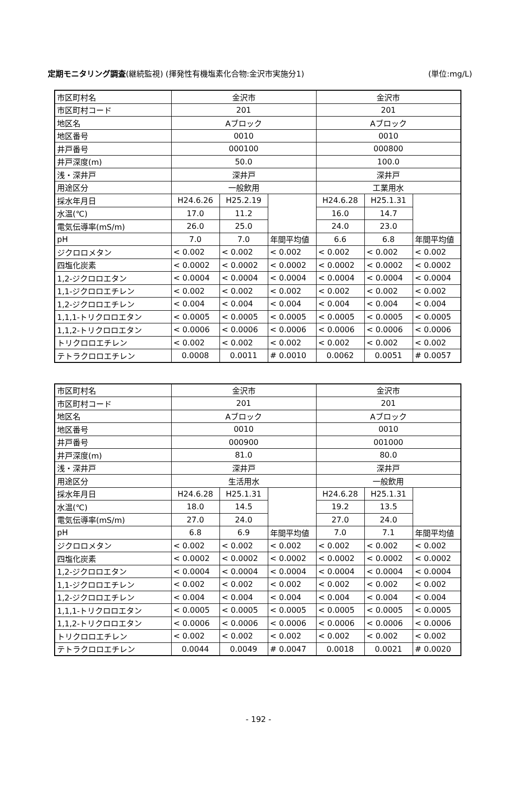定期モニタリング調査(継続監視) (揮発性有機塩素化合物:金沢市実施分1) (単位:mg/L)
| 市区町村名 | 金沢市 | | | 金沢市 | | |
| 市区町村コード | 201 | | | 201 | | |
| 地区名 | Aブロック | | | Aブロック | | |
| 地区番号 | 0010 | | | 0010 | | |
| 井戸番号 | 000100 | | | 000800 | | |
| 井戸深度(m) | 50.0 | | | 100.0 | | |
| 浅・深井戸 | 深井戸 | | | 深井戸 | | |
| 用途区分 | 一般飲用 | | | 工業用水 | | |
| 採水年月日 | H24.6.26 | H25.2.19 | | H24.6.28 | H25.1.31 | |
| 水温(℃) | 17.0 | 11.2 | | 16.0 | 14.7 | |
| 電気伝導率(mS/m) | 26.0 | 25.0 | | 24.0 | 23.0 | |
| pH | 7.0 | 7.0 | 年間平均値 | 6.6 | 6.8 | 年間平均値 |
| ジクロロメタン | < 0.002 | < 0.002 | < 0.002 | < 0.002 | < 0.002 | < 0.002 |
| 四塩化炭素 | < 0.0002 | < 0.0002 | < 0.0002 | < 0.0002 | < 0.0002 | < 0.0002 |
| 1,2-ジクロロエタン | < 0.0004 | < 0.0004 | < 0.0004 | < 0.0004 | < 0.0004 | < 0.0004 |
| 1,1-ジクロロエチレン | < 0.002 | < 0.002 | < 0.002 | < 0.002 | < 0.002 | < 0.002 |
| 1,2-ジクロロエチレン | < 0.004 | < 0.004 | < 0.004 | < 0.004 | < 0.004 | < 0.004 |
| 1,1,1-トリクロロエタン | < 0.0005 | < 0.0005 | < 0.0005 | < 0.0005 | < 0.0005 | < 0.0005 |
| 1,1,2-トリクロロエタン | < 0.0006 | < 0.0006 | < 0.0006 | < 0.0006 | < 0.0006 | < 0.0006 |
| トリクロロエチレン | < 0.002 | < 0.002 | < 0.002 | < 0.002 | < 0.002 | < 0.002 |
| テトラクロロエチレン | 0.0008 | 0.0011 | # 0.0010 | 0.0062 | 0.0051 | # 0.0057 |
| 市区町村名 | 金沢市 | | | 金沢市 | | |
| 市区町村コード | 201 | | | 201 | | |
| 地区名 | Aブロック | | | Aブロック | | |
| 地区番号 | 0010 | | | 0010 | | |
| 井戸番号 | 000900 | | | 001000 | | |
| 井戸深度(m) | 81.0 | | | 80.0 | | |
| 浅・深井戸 | 深井戸 | | | 深井戸 | | |
| 用途区分 | 生活用水 | | | 一般飲用 | | |
| 採水年月日 | H24.6.28 | H25.1.31 | | H24.6.28 | H25.1.31 | |
| 水温(℃) | 18.0 | 14.5 | | 19.2 | 13.5 | |
| 電気伝導率(mS/m) | 27.0 | 24.0 | | 27.0 | 24.0 | |
| pH | 6.8 | 6.9 | 年間平均値 | 7.0 | 7.1 | 年間平均値 |
| ジクロロメタン | < 0.002 | < 0.002 | < 0.002 | < 0.002 | < 0.002 | < 0.002 |
| 四塩化炭素 | < 0.0002 | < 0.0002 | < 0.0002 | < 0.0002 | < 0.0002 | < 0.0002 |
| 1,2-ジクロロエタン | < 0.0004 | < 0.0004 | < 0.0004 | < 0.0004 | < 0.0004 | < 0.0004 |
| 1,1-ジクロロエチレン | < 0.002 | < 0.002 | < 0.002 | < 0.002 | < 0.002 | < 0.002 |
| 1,2-ジクロロエチレン | < 0.004 | < 0.004 | < 0.004 | < 0.004 | < 0.004 | < 0.004 |
| 1,1,1-トリクロロエタン | < 0.0005 | < 0.0005 | < 0.0005 | < 0.0005 | < 0.0005 | < 0.0005 |
| 1,1,2-トリクロロエタン | < 0.0006 | < 0.0006 | < 0.0006 | < 0.0006 | < 0.0006 | < 0.0006 |
| トリクロロエチレン | < 0.002 | < 0.002 | < 0.002 | < 0.002 | < 0.002 | < 0.002 |
| テトラクロロエチレン | 0.0044 | 0.0049 | # 0.0047 | 0.0018 | 0.0021 | # 0.0020 |
- 192 -